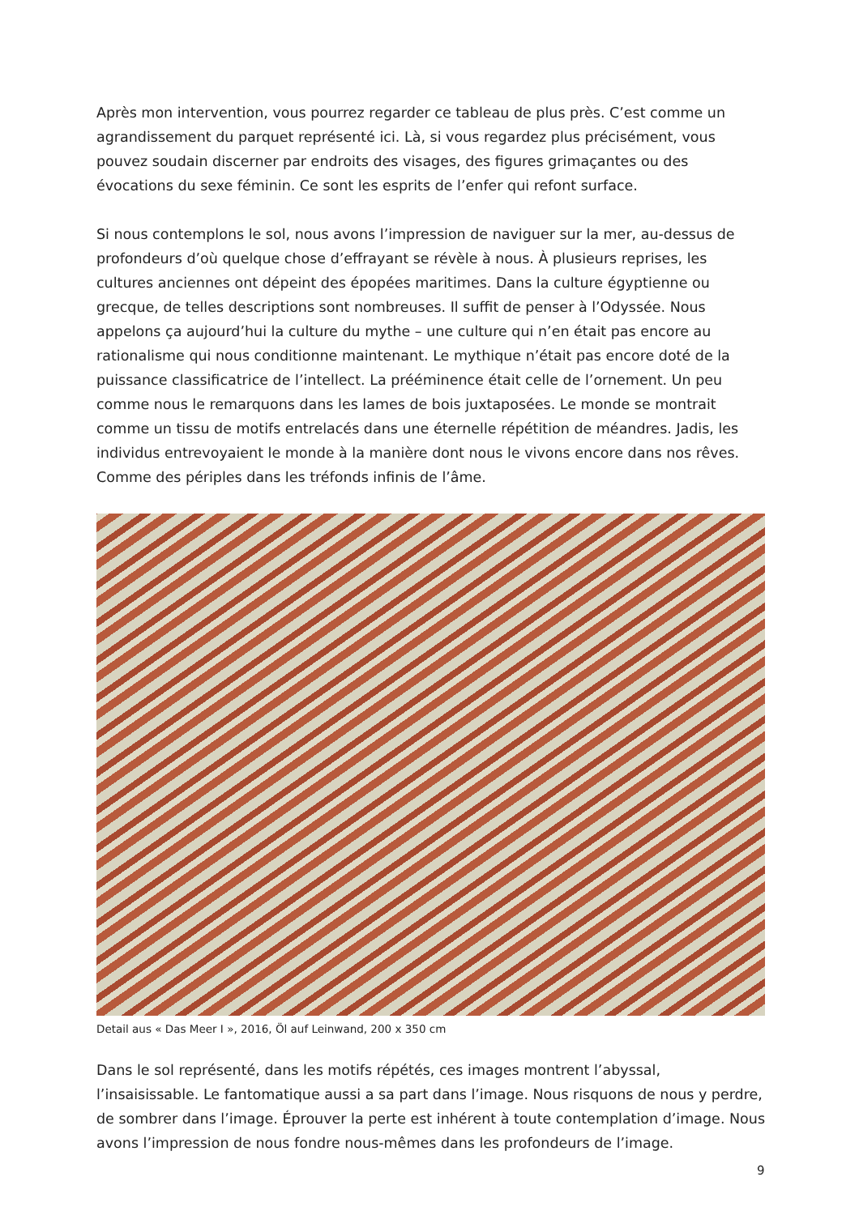Après mon intervention, vous pourrez regarder ce tableau de plus près. C’est comme un agrandissement du parquet représenté ici. Là, si vous regardez plus précisément, vous pouvez soudain discerner par endroits des visages, des figures grimaçantes ou des évocations du sexe féminin. Ce sont les esprits de l’enfer qui refont surface.
Si nous contemplons le sol, nous avons l’impression de naviguer sur la mer, au-dessus de profondeurs d’où quelque chose d’effrayant se révèle à nous. À plusieurs reprises, les cultures anciennes ont dépeint des épopées maritimes. Dans la culture égyptienne ou grecque, de telles descriptions sont nombreuses. Il suffit de penser à l’Odyssée. Nous appelons ça aujourd’hui la culture du mythe – une culture qui n’en était pas encore au rationalisme qui nous conditionne maintenant. Le mythique n’était pas encore doté de la puissance classificatrice de l’intellect. La prééminence était celle de l’ornement. Un peu comme nous le remarquons dans les lames de bois juxtaposées. Le monde se montrait comme un tissu de motifs entrelacés dans une éternelle répétition de méandres. Jadis, les individus entrevoyaient le monde à la manière dont nous le vivons encore dans nos rêves. Comme des périples dans les tréfonds infinis de l’âme.
Detail aus « Das Meer I », 2016, Öl auf Leinwand, 200 x 350 cm
Dans le sol représenté, dans les motifs répétés, ces images montrent l’abyssal, l’insaisissable. Le fantomatique aussi a sa part dans l’image. Nous risquons de nous y perdre, de sombrer dans l’image. Éprouver la perte est inhérent à toute contemplation d’image. Nous avons l’impression de nous fondre nous-mêmes dans les profondeurs de l’image.
9